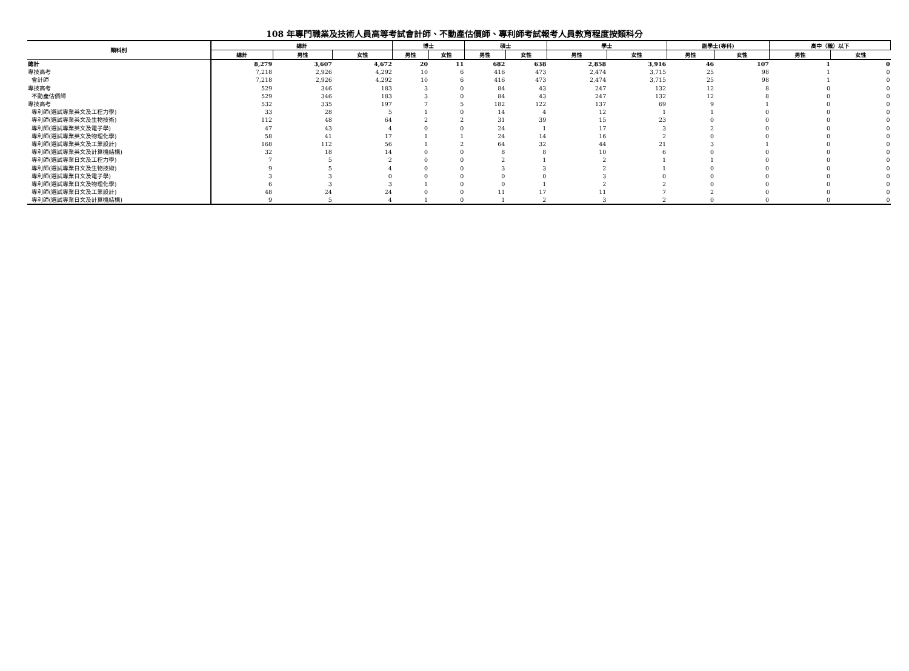108 年專門職業及技術人員高等考試會計師、不動產估價師、專利師考試報考人員教育程度按類科分
| 類科別 | 總計 | | | 博士 | | 碩士 | | 學士 | | 副學士(專科) | | 高中（職）以下 | |
| --- | --- | --- | --- | --- | --- | --- | --- | --- | --- | --- | --- | --- | --- |
| | 總計 | 男性 | 女性 | 男性 | 女性 | 男性 | 女性 | 男性 | 女性 | 男性 | 女性 | 男性 | 女性 |
| 總計 | 8,279 | 3,607 | 4,672 | 20 | 11 | 682 | 638 | 2,858 | 3,916 | 46 | 107 | 1 | 0 |
| 專技高考 | 7,218 | 2,926 | 4,292 | 10 | 6 | 416 | 473 | 2,474 | 3,715 | 25 | 98 | 1 | 0 |
| 會計師 | 7,218 | 2,926 | 4,292 | 10 | 6 | 416 | 473 | 2,474 | 3,715 | 25 | 98 | 1 | 0 |
| 專技高考 | 529 | 346 | 183 | 3 | 0 | 84 | 43 | 247 | 132 | 12 | 8 | 0 | 0 |
| 不動產估價師 | 529 | 346 | 183 | 3 | 0 | 84 | 43 | 247 | 132 | 12 | 8 | 0 | 0 |
| 專技高考 | 532 | 335 | 197 | 7 | 5 | 182 | 122 | 137 | 69 | 9 | 1 | 0 | 0 |
| 專利師(選試專業英文及工程力學) | 33 | 28 | 5 | 1 | 0 | 14 | 4 | 12 | 1 | 1 | 0 | 0 | 0 |
| 專利師(選試專業英文及生物技術) | 112 | 48 | 64 | 2 | 2 | 31 | 39 | 15 | 23 | 0 | 0 | 0 | 0 |
| 專利師(選試專業英文及電子學) | 47 | 43 | 4 | 0 | 0 | 24 | 1 | 17 | 3 | 2 | 0 | 0 | 0 |
| 專利師(選試專業英文及物理化學) | 58 | 41 | 17 | 1 | 1 | 24 | 14 | 16 | 2 | 0 | 0 | 0 | 0 |
| 專利師(選試專業英文及工業設計) | 168 | 112 | 56 | 1 | 2 | 64 | 32 | 44 | 21 | 3 | 1 | 0 | 0 |
| 專利師(選試專業英文及計算機結構) | 32 | 18 | 14 | 0 | 0 | 8 | 8 | 10 | 6 | 0 | 0 | 0 | 0 |
| 專利師(選試專業日文及工程力學) | 7 | 5 | 2 | 0 | 0 | 2 | 1 | 2 | 1 | 1 | 0 | 0 | 0 |
| 專利師(選試專業日文及生物技術) | 9 | 5 | 4 | 0 | 0 | 3 | 3 | 2 | 1 | 0 | 0 | 0 | 0 |
| 專利師(選試專業日文及電子學) | 3 | 3 | 0 | 0 | 0 | 0 | 0 | 3 | 0 | 0 | 0 | 0 | 0 |
| 專利師(選試專業日文及物理化學) | 6 | 3 | 3 | 1 | 0 | 0 | 1 | 2 | 2 | 0 | 0 | 0 | 0 |
| 專利師(選試專業日文及工業設計) | 48 | 24 | 24 | 0 | 0 | 11 | 17 | 11 | 7 | 2 | 0 | 0 | 0 |
| 專利師(選試專業日文及計算機結構) | 9 | 5 | 4 | 1 | 0 | 1 | 2 | 3 | 2 | 0 | 0 | 0 | 0 |